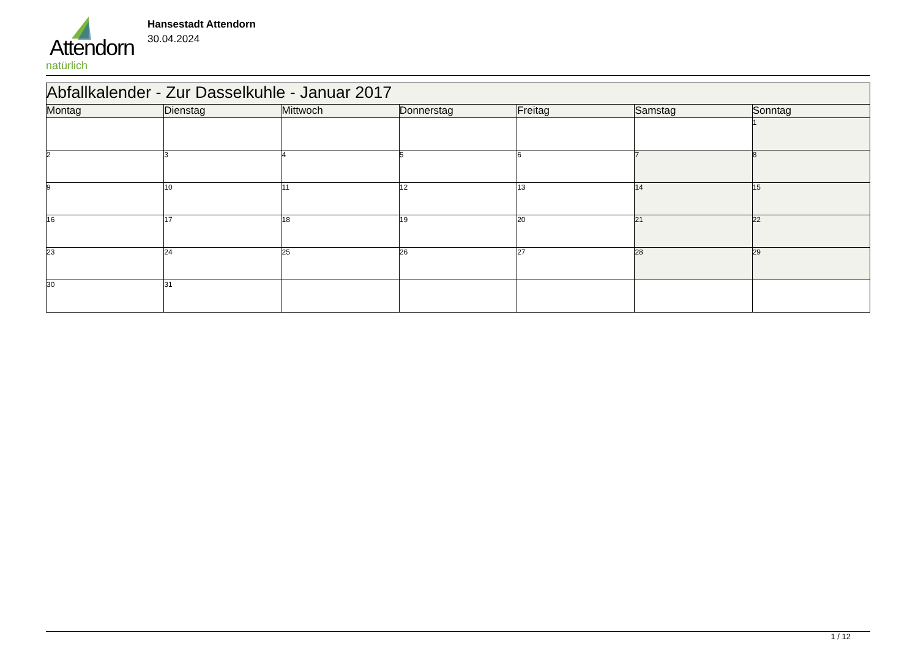Attendorn
natürlich
Hansestadt Attendorn
30.04.2024
| Abfallkalender - Zur Dasselkuhle - Januar 2017 | | | | | | |
| Montag | Dienstag | Mittwoch | Donnerstag | Freitag | Samstag | Sonntag |
| | | | | | | 1 |
| 2 | 3 | 4 | 5 | 6 | 7 | 8 |
| 9 | 10 | 11 | 12 | 13 | 14 | 15 |
| 16 | 17 | 18 | 19 | 20 | 21 | 22 |
| 23 | 24 | 25 | 26 | 27 | 28 | 29 |
| 30 | 31 | | | | | |
1 / 12